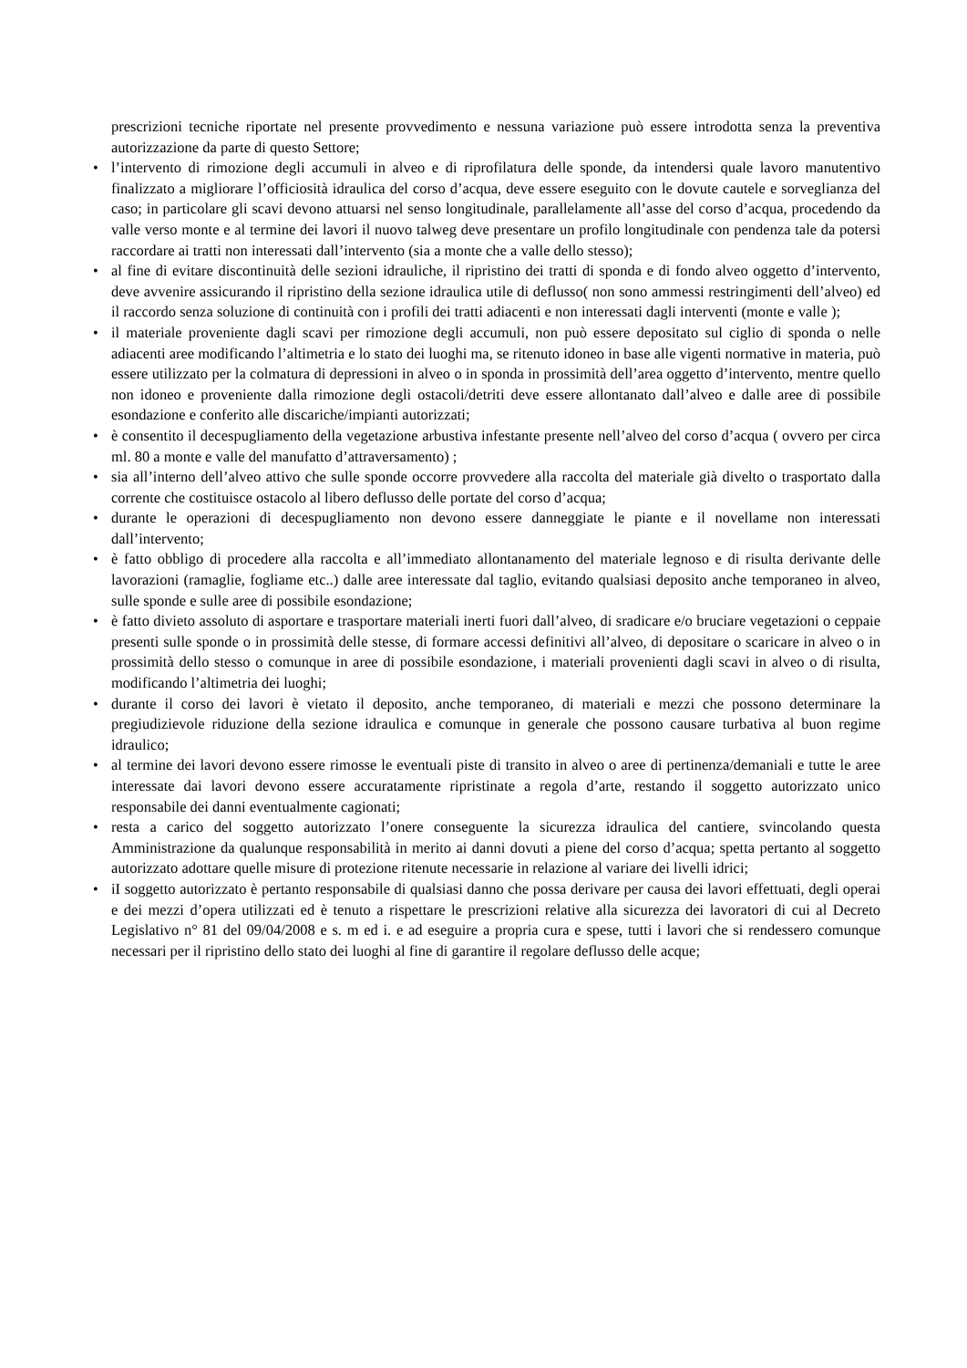prescrizioni tecniche riportate nel presente provvedimento e nessuna variazione può essere introdotta senza la preventiva autorizzazione da parte di questo Settore;
• l’intervento di rimozione degli accumuli in alveo e di riprofilatura delle sponde, da intendersi quale lavoro manutentivo finalizzato a migliorare l’officiosità idraulica del corso d’acqua, deve essere eseguito con le dovute cautele e sorveglianza del caso; in particolare gli scavi devono attuarsi nel senso longitudinale, parallelamente all’asse del corso d’acqua, procedendo da valle verso monte e al termine dei lavori il nuovo talweg deve presentare un profilo longitudinale con pendenza tale da potersi raccordare ai tratti non interessati dall’intervento (sia a monte che a valle dello stesso);
• al fine di evitare discontinuità delle sezioni idrauliche, il ripristino dei tratti di sponda e di fondo alveo oggetto d’intervento, deve avvenire assicurando il ripristino della sezione idraulica utile di deflusso( non sono ammessi restringimenti dell’alveo) ed il raccordo senza soluzione di continuità con i profili dei tratti adiacenti e non interessati dagli interventi (monte e valle );
• il materiale proveniente dagli scavi per rimozione degli accumuli, non può essere depositato sul ciglio di sponda o nelle adiacenti aree modificando l’altimetria e lo stato dei luoghi ma, se ritenuto idoneo in base alle vigenti normative in materia, può essere utilizzato per la colmatura di depressioni in alveo o in sponda in prossimità dell’area oggetto d’intervento, mentre quello non idoneo e proveniente dalla rimozione degli ostacoli/detriti deve essere allontanato dall’alveo e dalle aree di possibile esondazione e conferito alle discariche/impianti autorizzati;
• è consentito il decespugliamento della vegetazione arbustiva infestante presente nell’alveo del corso d’acqua ( ovvero per circa ml. 80 a monte e valle del manufatto d’attraversamento) ;
• sia all’interno dell’alveo attivo che sulle sponde occorre provvedere alla raccolta del materiale già divelto o trasportato dalla corrente che costituisce ostacolo al libero deflusso delle portate del corso d’acqua;
• durante le operazioni di decespugliamento non devono essere danneggiate le piante e il novellame non interessati dall’intervento;
• è fatto obbligo di procedere alla raccolta e all’immediato allontanamento del materiale legnoso e di risulta derivante delle lavorazioni (ramaglie, fogliame etc..) dalle aree interessate dal taglio, evitando qualsiasi deposito anche temporaneo in alveo, sulle sponde e sulle aree di possibile esondazione;
• è fatto divieto assoluto di asportare e trasportare materiali inerti fuori dall’alveo, di sradicare e/o bruciare vegetazioni o ceppaie presenti sulle sponde o in prossimità delle stesse, di formare accessi definitivi all’alveo, di depositare o scaricare in alveo o in prossimità dello stesso o comunque in aree di possibile esondazione, i materiali provenienti dagli scavi in alveo o di risulta, modificando l’altimetria dei luoghi;
• durante il corso dei lavori è vietato il deposito, anche temporaneo, di materiali e mezzi che possono determinare la pregiudizievole riduzione della sezione idraulica e comunque in generale che possono causare turbativa al buon regime idraulico;
• al termine dei lavori devono essere rimosse le eventuali piste di transito in alveo o aree di pertinenza/demaniali e tutte le aree interessate dai lavori devono essere accuratamente ripristinate a regola d’arte, restando il soggetto autorizzato unico responsabile dei danni eventualmente cagionati;
• resta a carico del soggetto autorizzato l’onere conseguente la sicurezza idraulica del cantiere, svincolando questa Amministrazione da qualunque responsabilità in merito ai danni dovuti a piene del corso d’acqua; spetta pertanto al soggetto autorizzato adottare quelle misure di protezione ritenute necessarie in relazione al variare dei livelli idrici;
• iI soggetto autorizzato è pertanto responsabile di qualsiasi danno che possa derivare per causa dei lavori effettuati, degli operai e dei mezzi d’opera utilizzati ed è tenuto a rispettare le prescrizioni relative alla sicurezza dei lavoratori di cui al Decreto Legislativo n° 81 del 09/04/2008 e s. m ed i. e ad eseguire a propria cura e spese, tutti i lavori che si rendessero comunque necessari per il ripristino dello stato dei luoghi al fine di garantire il regolare deflusso delle acque;